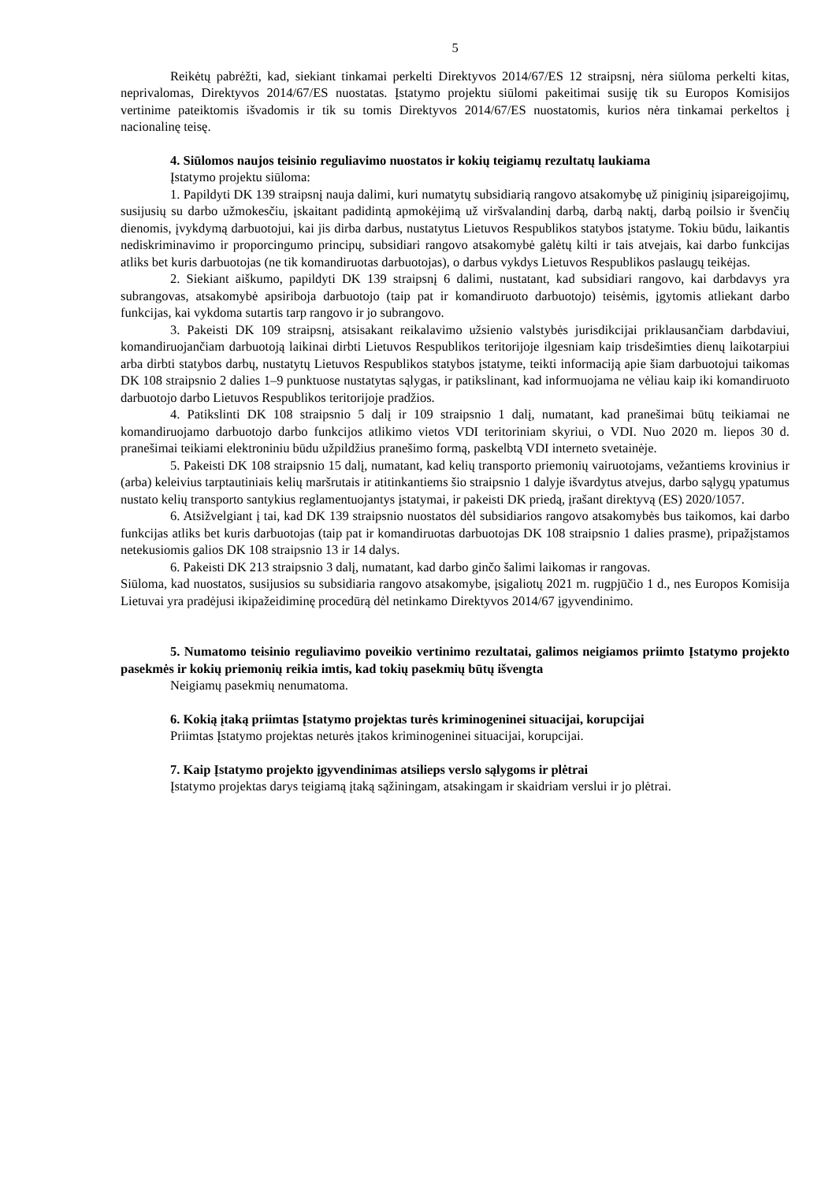5
Reikėtų pabrėžti, kad, siekiant tinkamai perkelti Direktyvos 2014/67/ES 12 straipsnį, nėra siūloma perkelti kitas, neprivalomas, Direktyvos 2014/67/ES nuostatas. Įstatymo projektu siūlomi pakeitimai susiję tik su Europos Komisijos vertinime pateiktomis išvadomis ir tik su tomis Direktyvos 2014/67/ES nuostatomis, kurios nėra tinkamai perkeltos į nacionalinę teisę.
4. Siūlomos naujos teisinio reguliavimo nuostatos ir kokių teigiamų rezultatų laukiama
Įstatymo projektu siūloma:
1. Papildyti DK 139 straipsnį nauja dalimi, kuri numatytų subsidiarią rangovo atsakomybę už piniginių įsipareigojimų, susijusių su darbo užmokesčiu, įskaitant padidintą apmokėjimą už viršvalandinį darbą, darbą naktį, darbą poilsio ir švenčių dienomis, įvykdymą darbuotojui, kai jis dirba darbus, nustatytus Lietuvos Respublikos statybos įstatyme. Tokiu būdu, laikantis nediskriminavimo ir proporcingumo principų, subsidiari rangovo atsakomybė galėtų kilti ir tais atvejais, kai darbo funkcijas atliks bet kuris darbuotojas (ne tik komandiruotas darbuotojas), o darbus vykdys Lietuvos Respublikos paslaugų teikėjas.
2. Siekiant aiškumo, papildyti DK 139 straipsnį 6 dalimi, nustatant, kad subsidiari rangovo, kai darbdavys yra subrangovas, atsakomybė apsiriboja darbuotojo (taip pat ir komandiruoto darbuotojo) teisėmis, įgytomis atliekant darbo funkcijas, kai vykdoma sutartis tarp rangovo ir jo subrangovo.
3. Pakeisti DK 109 straipsnį, atsisakant reikalavimo užsienio valstybės jurisdikcijai priklausančiam darbdaviui, komandiruojančiam darbuotoją laikinai dirbti Lietuvos Respublikos teritorijoje ilgesniam kaip trisdešimties dienų laikotarpiui arba dirbti statybos darbų, nustatytų Lietuvos Respublikos statybos įstatyme, teikti informaciją apie šiam darbuotojui taikomas DK 108 straipsnio 2 dalies 1–9 punktuose nustatytas sąlygas, ir patikslinant, kad informuojama ne vėliau kaip iki komandiruoto darbuotojo darbo Lietuvos Respublikos teritorijoje pradžios.
4. Patikslinti DK 108 straipsnio 5 dalį ir 109 straipsnio 1 dalį, numatant, kad pranešimai būtų teikiamai ne komandiruojamo darbuotojo darbo funkcijos atlikimo vietos VDI teritoriniam skyriui, o VDI. Nuo 2020 m. liepos 30 d. pranešimai teikiami elektroniniu būdu užpildžius pranešimo formą, paskelbtą VDI interneto svetainėje.
5. Pakeisti DK 108 straipsnio 15 dalį, numatant, kad kelių transporto priemonių vairuotojams, vežantiems krovinius ir (arba) keleivius tarptautiniais kelių maršrutais ir atitinkantiems šio straipsnio 1 dalyje išvardytus atvejus, darbo sąlygų ypatumus nustato kelių transporto santykius reglamentuojantys įstatymai, ir pakeisti DK priedą, įrašant direktyvą (ES) 2020/1057.
6. Atsižvelgiant į tai, kad DK 139 straipsnio nuostatos dėl subsidiarios rangovo atsakomybės bus taikomos, kai darbo funkcijas atliks bet kuris darbuotojas (taip pat ir komandiruotas darbuotojas DK 108 straipsnio 1 dalies prasme), pripažįstamos netekusiomis galios DK 108 straipsnio 13 ir 14 dalys.
6. Pakeisti DK 213 straipsnio 3 dalį, numatant, kad darbo ginčo šalimi laikomas ir rangovas.
Siūloma, kad nuostatos, susijusios su subsidiaria rangovo atsakomybe, įsigaliotų 2021 m. rugpjūčio 1 d., nes Europos Komisija Lietuvai yra pradėjusi ikipažeidiminę procedūrą dėl netinkamo Direktyvos 2014/67 įgyvendinimo.
5. Numatomo teisinio reguliavimo poveikio vertinimo rezultatai, galimos neigiamos priimto Įstatymo projekto pasekmės ir kokių priemonių reikia imtis, kad tokių pasekmių būtų išvengta
Neigiamų pasekmių nenumatoma.
6. Kokią įtaką priimtas Įstatymo projektas turės kriminogeninei situacijai, korupcijai
Priimtas Įstatymo projektas neturės įtakos kriminogeninei situacijai, korupcijai.
7. Kaip Įstatymo projekto įgyvendinimas atsilieps verslo sąlygoms ir plėtrai
Įstatymo projektas darys teigiamą įtaką sąžiningam, atsakingam ir skaidriam verslui ir jo plėtrai.